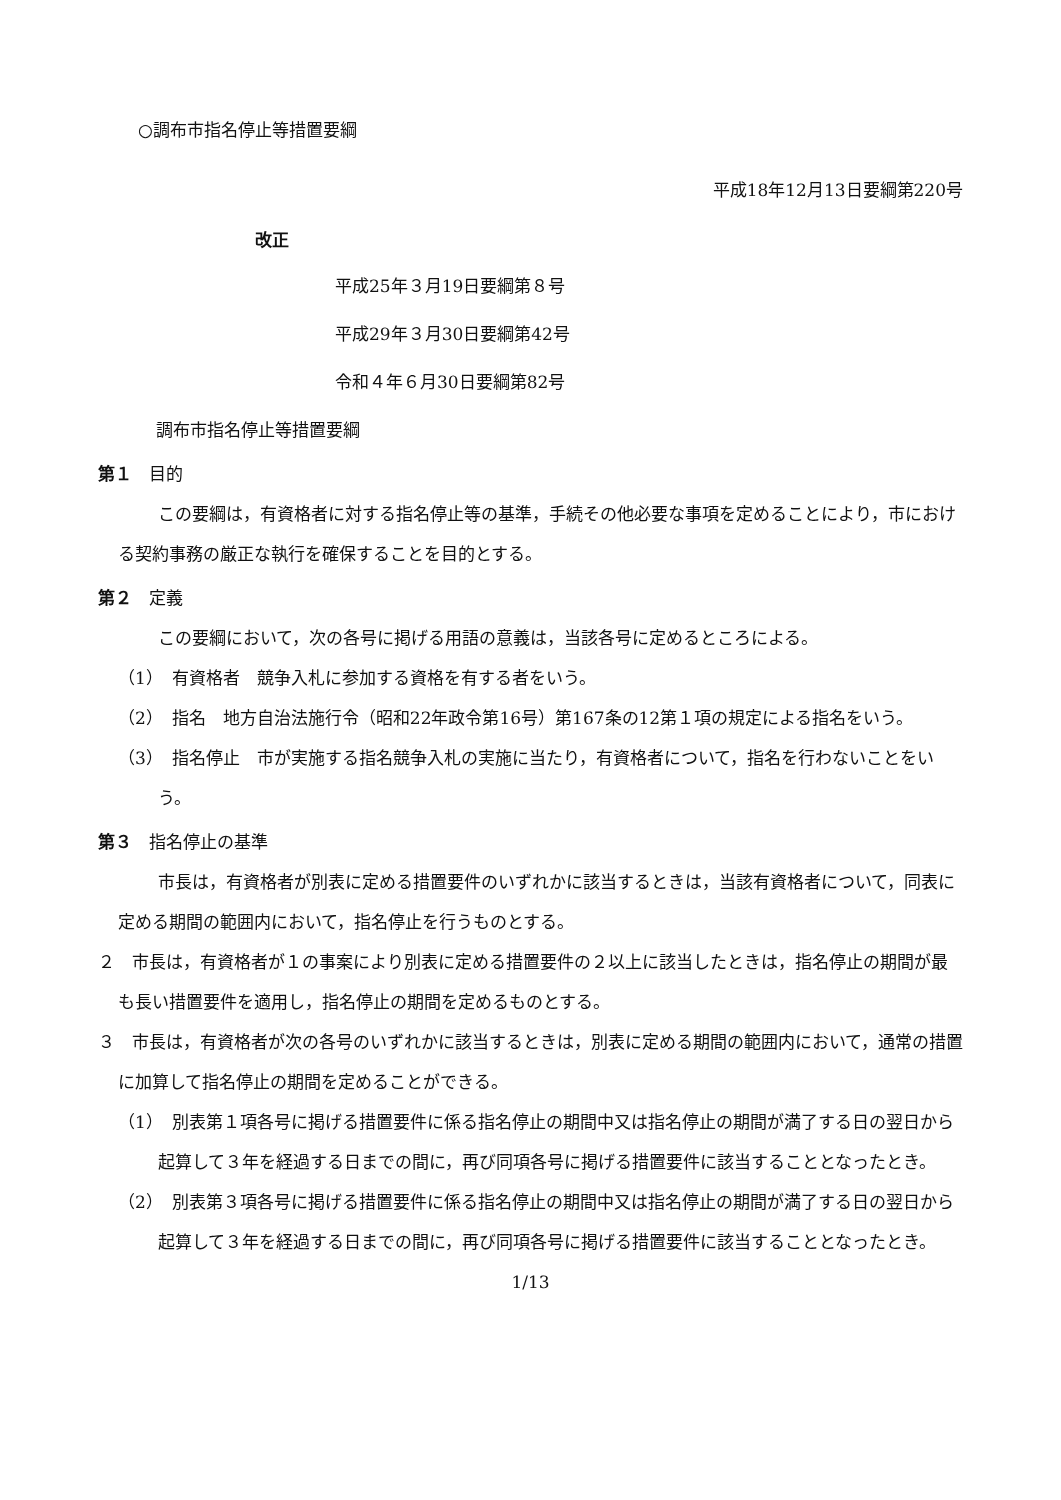○調布市指名停止等措置要綱
平成18年12月13日要綱第220号
改正
平成25年３月19日要綱第８号
平成29年３月30日要綱第42号
令和４年６月30日要綱第82号
調布市指名停止等措置要綱
第１　目的
この要綱は，有資格者に対する指名停止等の基準，手続その他必要な事項を定めることにより，市における契約事務の厳正な執行を確保することを目的とする。
第２　定義
この要綱において，次の各号に掲げる用語の意義は，当該各号に定めるところによる。
（1）　有資格者　競争入札に参加する資格を有する者をいう。
（2）　指名　地方自治法施行令（昭和22年政令第16号）第167条の12第１項の規定による指名をいう。
（3）　指名停止　市が実施する指名競争入札の実施に当たり，有資格者について，指名を行わないことをいう。
第３　指名停止の基準
市長は，有資格者が別表に定める措置要件のいずれかに該当するときは，当該有資格者について，同表に定める期間の範囲内において，指名停止を行うものとする。
２　市長は，有資格者が１の事案により別表に定める措置要件の２以上に該当したときは，指名停止の期間が最も長い措置要件を適用し，指名停止の期間を定めるものとする。
３　市長は，有資格者が次の各号のいずれかに該当するときは，別表に定める期間の範囲内において，通常の措置に加算して指名停止の期間を定めることができる。
（1）　別表第１項各号に掲げる措置要件に係る指名停止の期間中又は指名停止の期間が満了する日の翌日から起算して３年を経過する日までの間に，再び同項各号に掲げる措置要件に該当することとなったとき。
（2）　別表第３項各号に掲げる措置要件に係る指名停止の期間中又は指名停止の期間が満了する日の翌日から起算して３年を経過する日までの間に，再び同項各号に掲げる措置要件に該当することとなったとき。
1/13